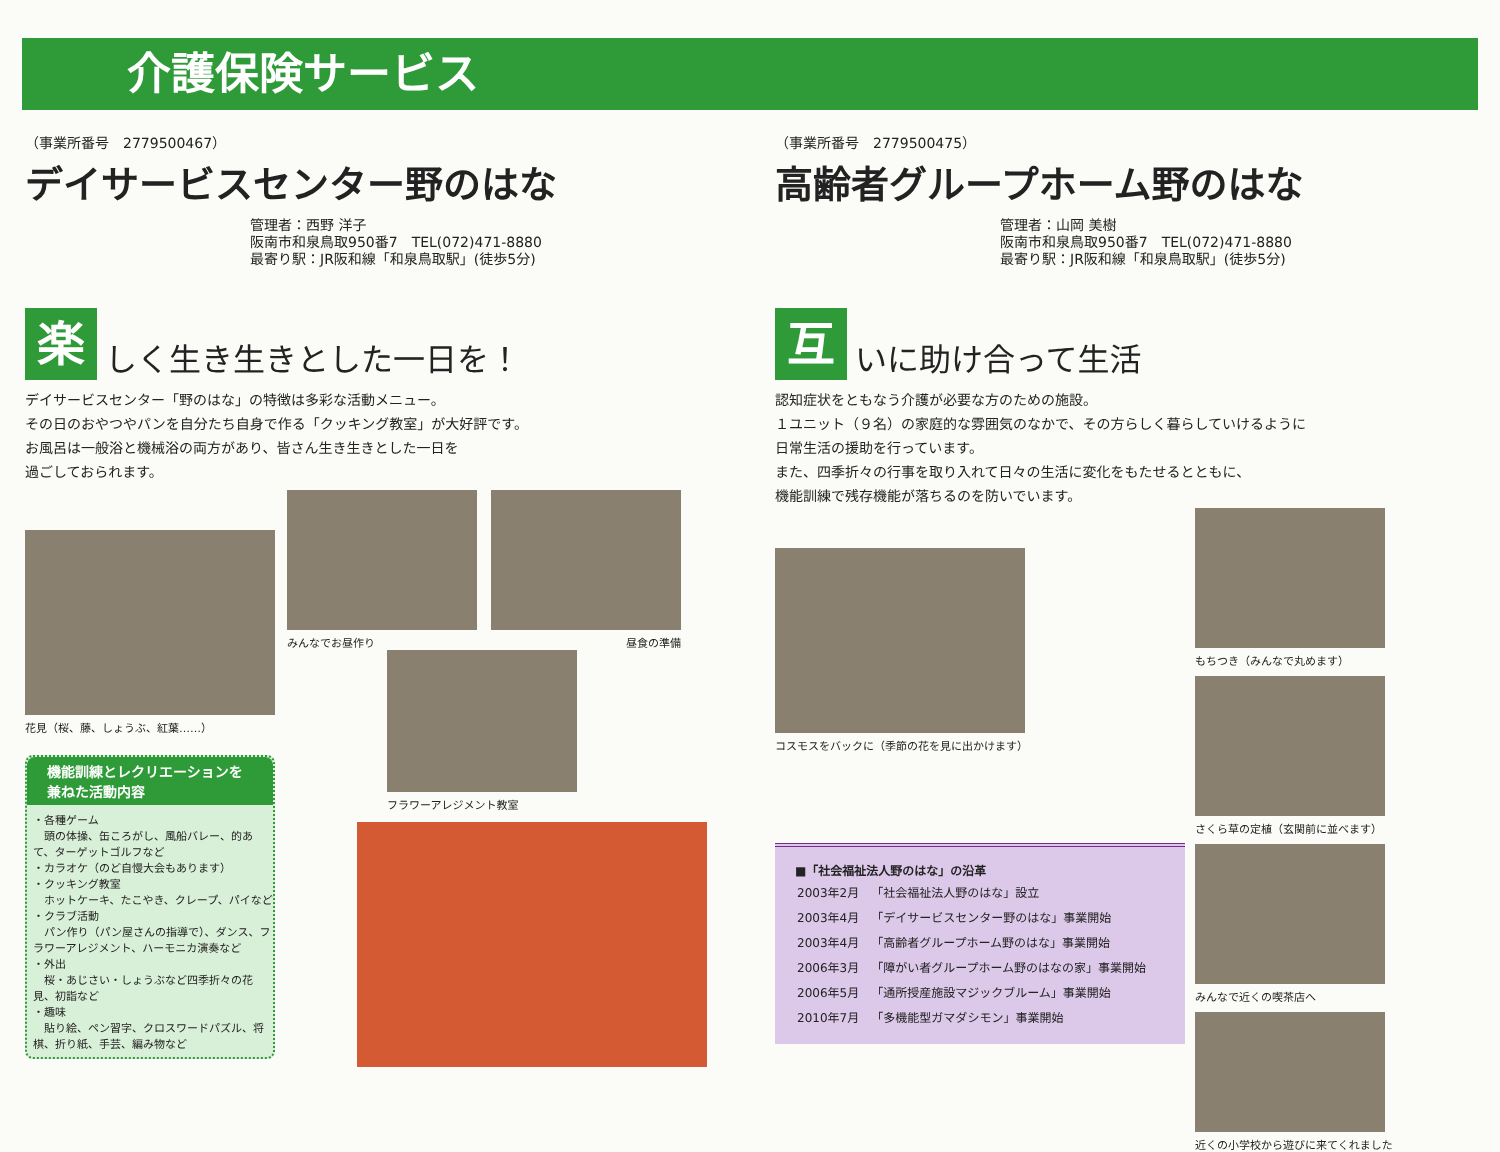介護保険サービス
（事業所番号　2779500467）
デイサービスセンター野のはな
管理者：西野 洋子
阪南市和泉鳥取950番7　TEL(072)471-8880
最寄り駅：JR阪和線「和泉鳥取駅」(徒歩5分)
楽
しく生き生きとした一日を！
デイサービスセンター「野のはな」の特徴は多彩な活動メニュー。
その日のおやつやパンを自分たち自身で作る「クッキング教室」が大好評です。
お風呂は一般浴と機械浴の両方があり、皆さん生き生きとした一日を
過ごしておられます。
花見（桜、藤、しょうぶ、紅葉……）
機能訓練とレクリエーションを兼ねた活動内容
・各種ゲーム
　頭の体操、缶ころがし、風船バレー、的あて、ターゲットゴルフなど
・カラオケ（のど自慢大会もあります）
・クッキング教室
　ホットケーキ、たこやき、クレープ、パイなど
・クラブ活動
　パン作り（パン屋さんの指導で）、ダンス、フラワーアレジメント、ハーモニカ演奏など
・外出
　桜・あじさい・しょうぶなど四季折々の花見、初詣など
・趣味
　貼り絵、ペン習字、クロスワードパズル、将棋、折り紙、手芸、編み物など
みんなでお昼作り 昼食の準備
フラワーアレジメント教室
（事業所番号　2779500475）
高齢者グループホーム野のはな
管理者：山岡 美樹
阪南市和泉鳥取950番7　TEL(072)471-8880
最寄り駅：JR阪和線「和泉鳥取駅」(徒歩5分)
互
いに助け合って生活
認知症状をともなう介護が必要な方のための施設。
１ユニット（９名）の家庭的な雰囲気のなかで、その方らしく暮らしていけるように
日常生活の援助を行っています。
また、四季折々の行事を取り入れて日々の生活に変化をもたせるとともに、
機能訓練で残存機能が落ちるのを防いでいます。
コスモスをバックに（季節の花を見に出かけます）
■「社会福祉法人野のはな」の沿革
| 2003年2月 | 「社会福祉法人野のはな」設立 |
| 2003年4月 | 「デイサービスセンター野のはな」事業開始 |
| 2003年4月 | 「高齢者グループホーム野のはな」事業開始 |
| 2006年3月 | 「障がい者グループホーム野のはなの家」事業開始 |
| 2006年5月 | 「通所授産施設マジックブルーム」事業開始 |
| 2010年7月 | 「多機能型ガマダシモン」事業開始 |
もちつき（みんなで丸めます）
さくら草の定植（玄関前に並べます）
みんなで近くの喫茶店へ
近くの小学校から遊びに来てくれました